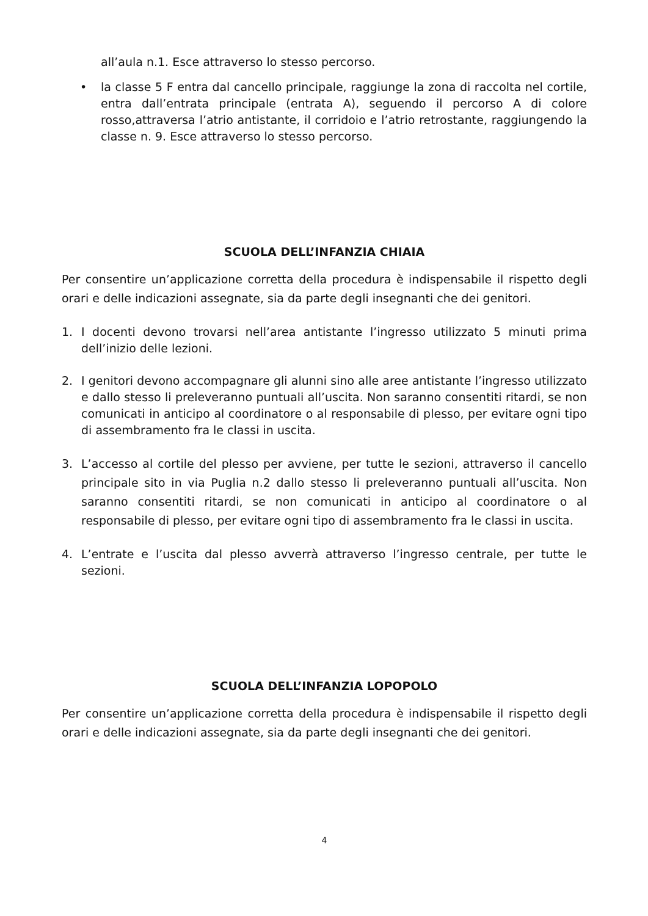all’aula n.1. Esce attraverso lo stesso percorso.
• la classe 5 F entra dal cancello principale, raggiunge la zona di raccolta nel cortile, entra dall’entrata principale (entrata A), seguendo il percorso A di colore rosso,attraversa l’atrio antistante, il corridoio e l’atrio retrostante, raggiungendo la classe n. 9. Esce attraverso lo stesso percorso.
SCUOLA DELL’INFANZIA CHIAIA
Per consentire un’applicazione corretta della procedura è indispensabile il rispetto degli orari e delle indicazioni assegnate, sia da parte degli insegnanti che dei genitori.
1. I docenti devono trovarsi nell’area antistante l’ingresso utilizzato 5 minuti prima dell’inizio delle lezioni.
2. I genitori devono accompagnare gli alunni sino alle aree antistante l’ingresso utilizzato e dallo stesso li preleveranno puntuali all’uscita. Non saranno consentiti ritardi, se non comunicati in anticipo al coordinatore o al responsabile di plesso, per evitare ogni tipo di assembramento fra le classi in uscita.
3. L’accesso al cortile del plesso per avviene, per tutte le sezioni, attraverso il cancello principale sito in via Puglia n.2 dallo stesso li preleveranno puntuali all’uscita. Non saranno consentiti ritardi, se non comunicati in anticipo al coordinatore o al responsabile di plesso, per evitare ogni tipo di assembramento fra le classi in uscita.
4. L’entrate e l’uscita dal plesso avverrà attraverso l’ingresso centrale, per tutte le sezioni.
SCUOLA DELL’INFANZIA LOPOPOLO
Per consentire un’applicazione corretta della procedura è indispensabile il rispetto degli orari e delle indicazioni assegnate, sia da parte degli insegnanti che dei genitori.
4